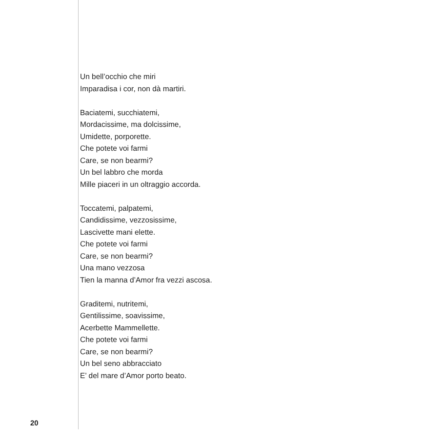Un bell’occhio che miri
Imparadisa i cor, non dà martiri.
Baciatemi, succhiatemi,
Mordacissime, ma dolcissime,
Umidette, porporette.
Che potete voi farmi
Care, se non bearmi?
Un bel labbro che morda
Mille piaceri in un oltraggio accorda.
Toccatemi, palpatemi,
Candidissime, vezzosissime,
Lascivette mani elette.
Che potete voi farmi
Care, se non bearmi?
Una mano vezzosa
Tien la manna d’Amor fra vezzi ascosa.
Graditemi, nutritemi,
Gentilissime, soavissime,
Acerbette Mammellette.
Che potete voi farmi
Care, se non bearmi?
Un bel seno abbracciato
E’ del mare d’Amor porto beato.
20